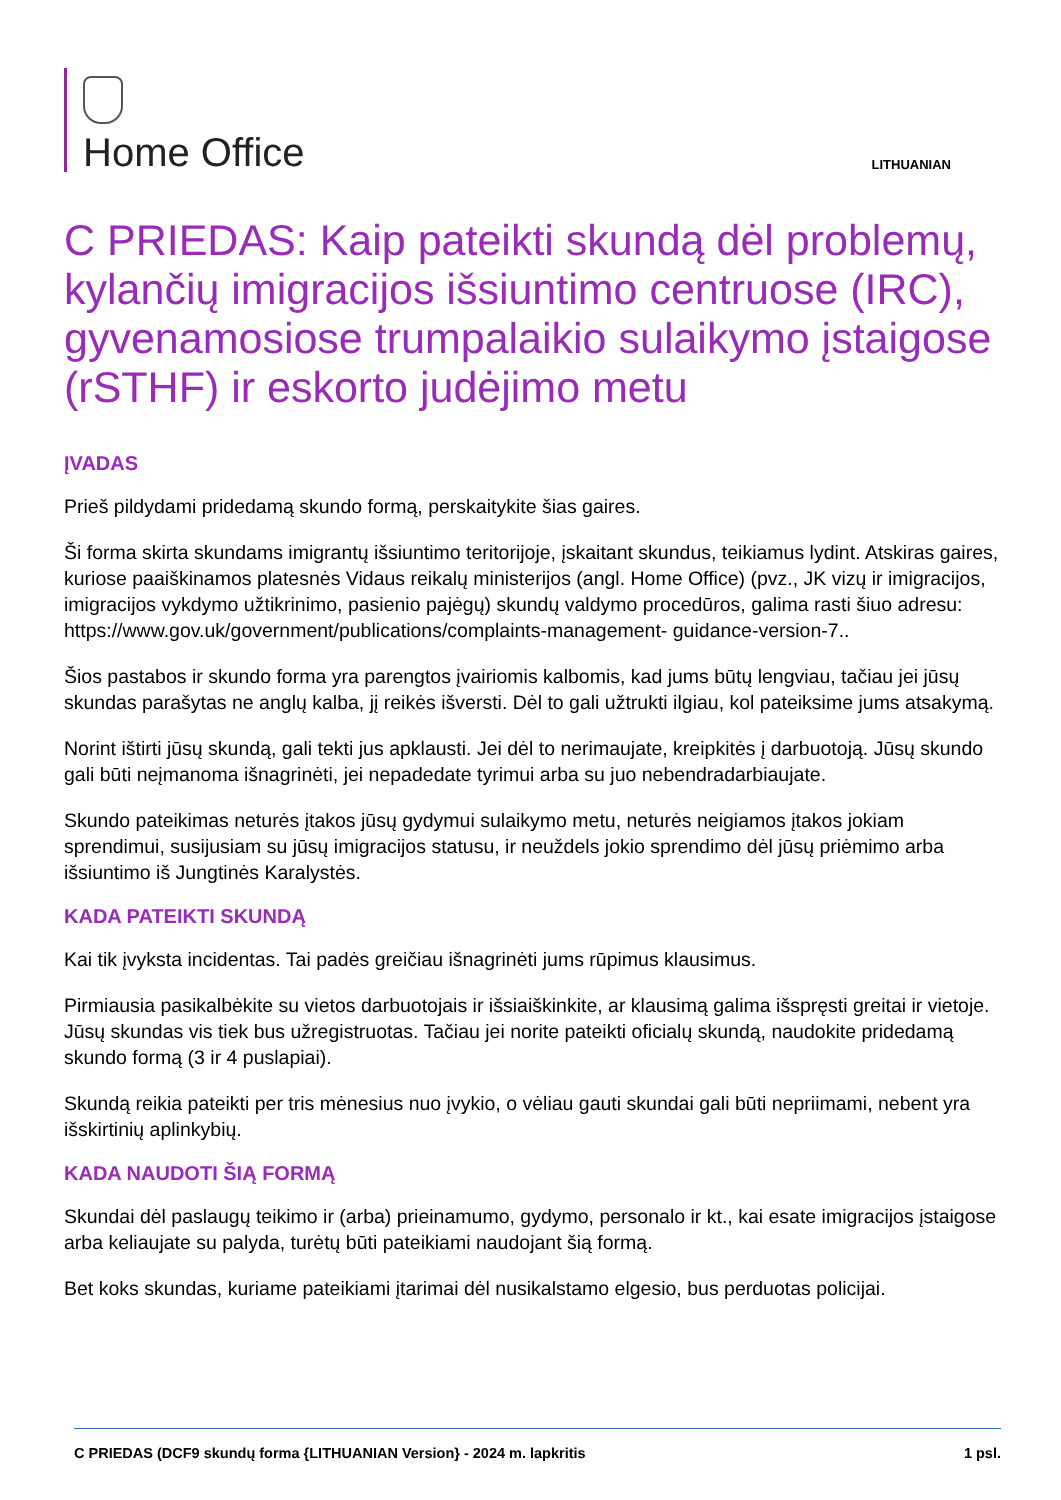Home Office
LITHUANIAN
C PRIEDAS: Kaip pateikti skundą dėl problemų, kylančių imigracijos išsiuntimo centruose (IRC), gyvenamosiose trumpalaikio sulaikymo įstaigose (rSTHF) ir eskorto judėjimo metu
ĮVADAS
Prieš pildydami pridedamą skundo formą, perskaitykite šias gaires.
Ši forma skirta skundams imigrantų išsiuntimo teritorijoje, įskaitant skundus, teikiamus lydint. Atskiras gaires, kuriose paaiškinamos platesnės Vidaus reikalų ministerijos (angl. Home Office) (pvz., JK vizų ir imigracijos, imigracijos vykdymo užtikrinimo, pasienio pajėgų) skundų valdymo procedūros, galima rasti šiuo adresu: https://www.gov.uk/government/publications/complaints-management- guidance-version-7..
Šios pastabos ir skundo forma yra parengtos įvairiomis kalbomis, kad jums būtų lengviau, tačiau jei jūsų skundas parašytas ne anglų kalba, jį reikės išversti. Dėl to gali užtrukti ilgiau, kol pateiksime jums atsakymą.
Norint ištirti jūsų skundą, gali tekti jus apklausti. Jei dėl to nerimaujate, kreipkitės į darbuotoją. Jūsų skundo gali būti neįmanoma išnagrinėti, jei nepadedate tyrimui arba su juo nebendradarbiaujate.
Skundo pateikimas neturės įtakos jūsų gydymui sulaikymo metu, neturės neigiamos įtakos jokiam sprendimui, susijusiam su jūsų imigracijos statusu, ir neuždels jokio sprendimo dėl jūsų priėmimo arba išsiuntimo iš Jungtinės Karalystės.
KADA PATEIKTI SKUNDĄ
Kai tik įvyksta incidentas. Tai padės greičiau išnagrinėti jums rūpimus klausimus.
Pirmiausia pasikalbėkite su vietos darbuotojais ir išsiaiškinkite, ar klausimą galima išspręsti greitai ir vietoje. Jūsų skundas vis tiek bus užregistruotas. Tačiau jei norite pateikti oficialų skundą, naudokite pridedamą skundo formą (3 ir 4 puslapiai).
Skundą reikia pateikti per tris mėnesius nuo įvykio, o vėliau gauti skundai gali būti nepriimami, nebent yra išskirtinių aplinkybių.
KADA NAUDOTI ŠIĄ FORMĄ
Skundai dėl paslaugų teikimo ir (arba) prieinamumo, gydymo, personalo ir kt., kai esate imigracijos įstaigose arba keliaujate su palyda, turėtų būti pateikiami naudojant šią formą.
Bet koks skundas, kuriame pateikiami įtarimai dėl nusikalstamo elgesio, bus perduotas policijai.
C PRIEDAS (DCF9 skundų forma {LITHUANIAN Version} - 2024 m. lapkritis 1 psl.